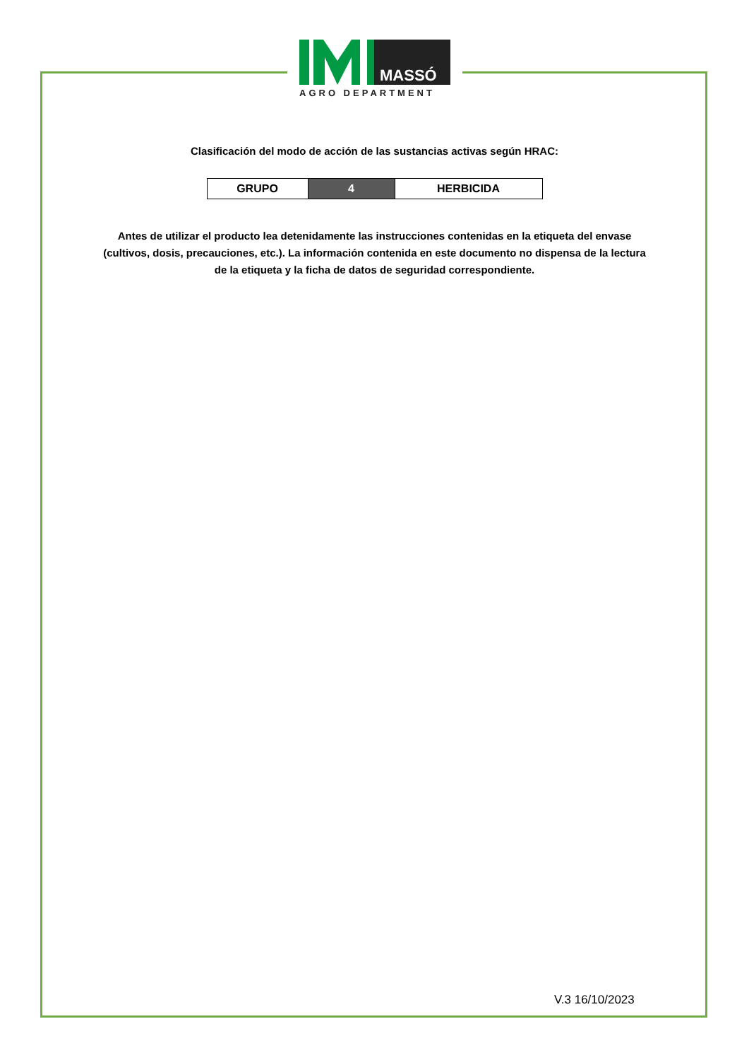MASSÓ
AGRO DEPARTMENT
Clasificación del modo de acción de las sustancias activas según HRAC:
| GRUPO | 4 | HERBICIDA |
Antes de utilizar el producto lea detenidamente las instrucciones contenidas en la etiqueta del envase (cultivos, dosis, precauciones, etc.). La información contenida en este documento no dispensa de la lectura de la etiqueta y la ficha de datos de seguridad correspondiente.
V.3 16/10/2023